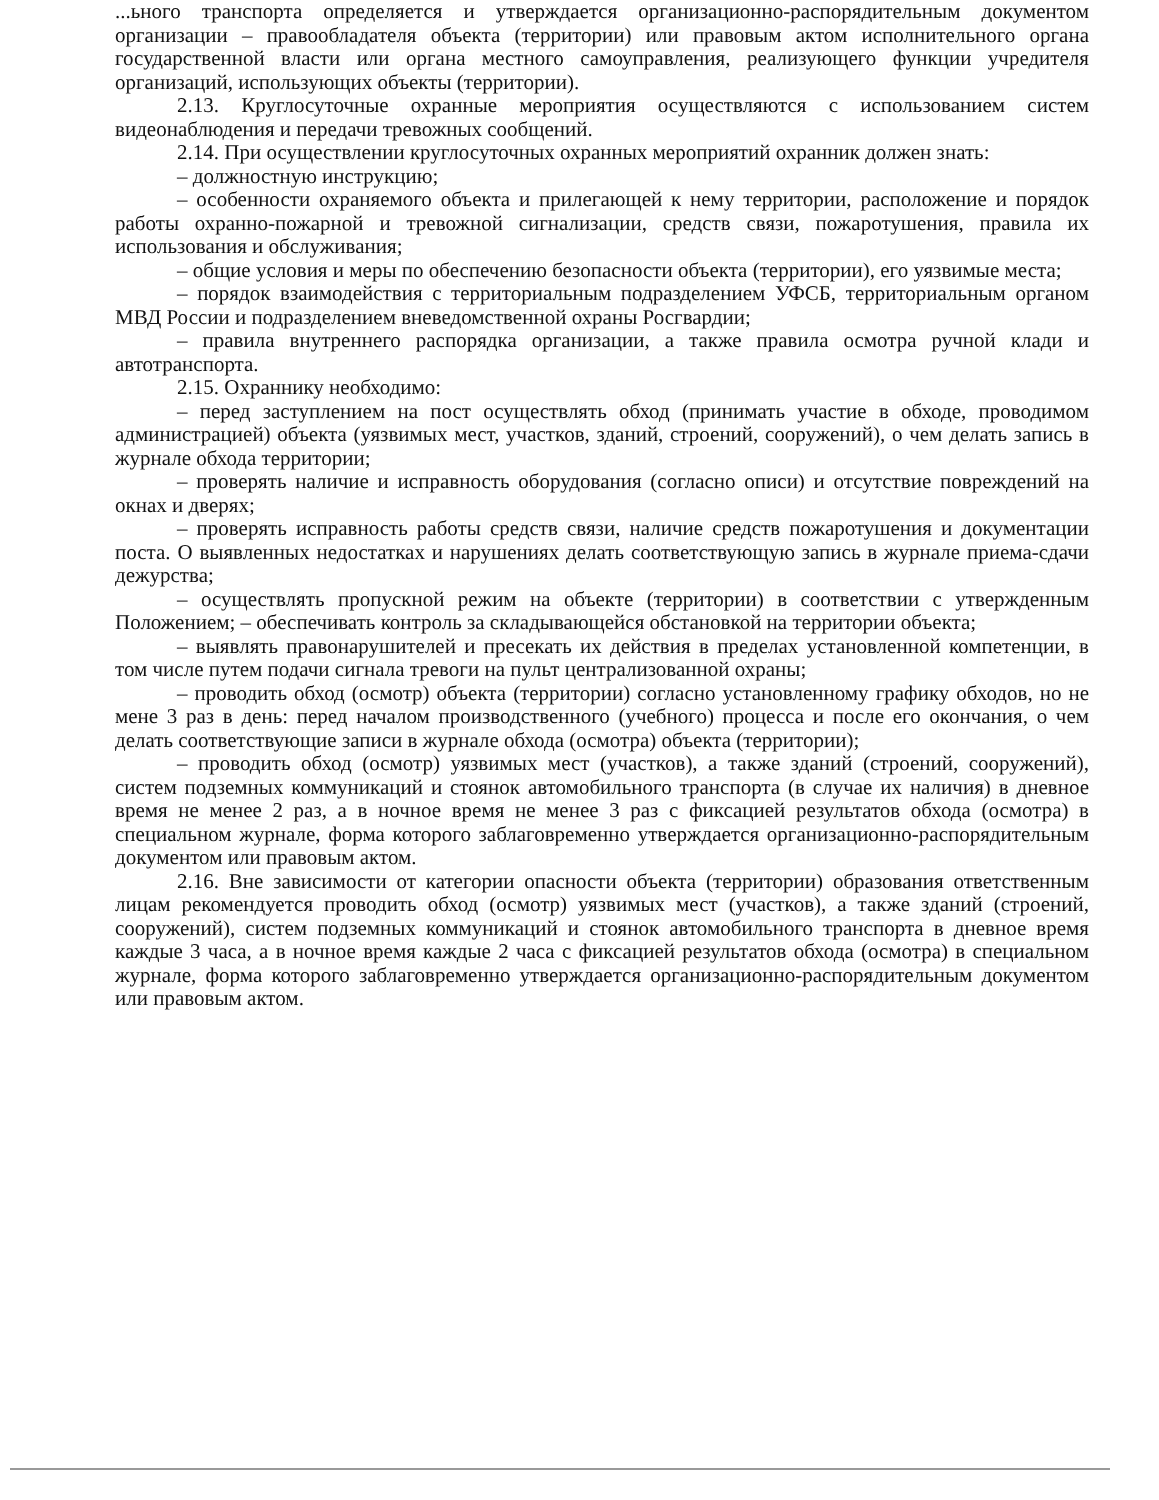...ьного транспорта определяется и утверждается организационно-распорядительным документом организации – правообладателя объекта (территории) или правовым актом исполнительного органа государственной власти или органа местного самоуправления, реализующего функции учредителя организаций, использующих объекты (территории).
2.13. Круглосуточные охранные мероприятия осуществляются с использованием систем видеонаблюдения и передачи тревожных сообщений.
2.14. При осуществлении круглосуточных охранных мероприятий охранник должен знать:
– должностную инструкцию;
– особенности охраняемого объекта и прилегающей к нему территории, расположение и порядок работы охранно-пожарной и тревожной сигнализации, средств связи, пожаротушения, правила их использования и обслуживания;
– общие условия и меры по обеспечению безопасности объекта (территории), его уязвимые места;
– порядок взаимодействия с территориальным подразделением УФСБ, территориальным органом МВД России и подразделением вневедомственной охраны Росгвардии;
– правила внутреннего распорядка организации, а также правила осмотра ручной клади и автотранспорта.
2.15. Охраннику необходимо:
– перед заступлением на пост осуществлять обход (принимать участие в обходе, проводимом администрацией) объекта (уязвимых мест, участков, зданий, строений, сооружений), о чем делать запись в журнале обхода территории;
– проверять наличие и исправность оборудования (согласно описи) и отсутствие повреждений на окнах и дверях;
– проверять исправность работы средств связи, наличие средств пожаротушения и документации поста. О выявленных недостатках и нарушениях делать соответствующую запись в журнале приема-сдачи дежурства;
– осуществлять пропускной режим на объекте (территории) в соответствии с утвержденным Положением; – обеспечивать контроль за складывающейся обстановкой на территории объекта;
– выявлять правонарушителей и пресекать их действия в пределах установленной компетенции, в том числе путем подачи сигнала тревоги на пульт централизованной охраны;
– проводить обход (осмотр) объекта (территории) согласно установленному графику обходов, но не мене 3 раз в день: перед началом производственного (учебного) процесса и после его окончания, о чем делать соответствующие записи в журнале обхода (осмотра) объекта (территории);
– проводить обход (осмотр) уязвимых мест (участков), а также зданий (строений, сооружений), систем подземных коммуникаций и стоянок автомобильного транспорта (в случае их наличия) в дневное время не менее 2 раз, а в ночное время не менее 3 раз с фиксацией результатов обхода (осмотра) в специальном журнале, форма которого заблаговременно утверждается организационно-распорядительным документом или правовым актом.
2.16. Вне зависимости от категории опасности объекта (территории) образования ответственным лицам рекомендуется проводить обход (осмотр) уязвимых мест (участков), а также зданий (строений, сооружений), систем подземных коммуникаций и стоянок автомобильного транспорта в дневное время каждые 3 часа, а в ночное время каждые 2 часа с фиксацией результатов обхода (осмотра) в специальном журнале, форма которого заблаговременно утверждается организационно-распорядительным документом или правовым актом.